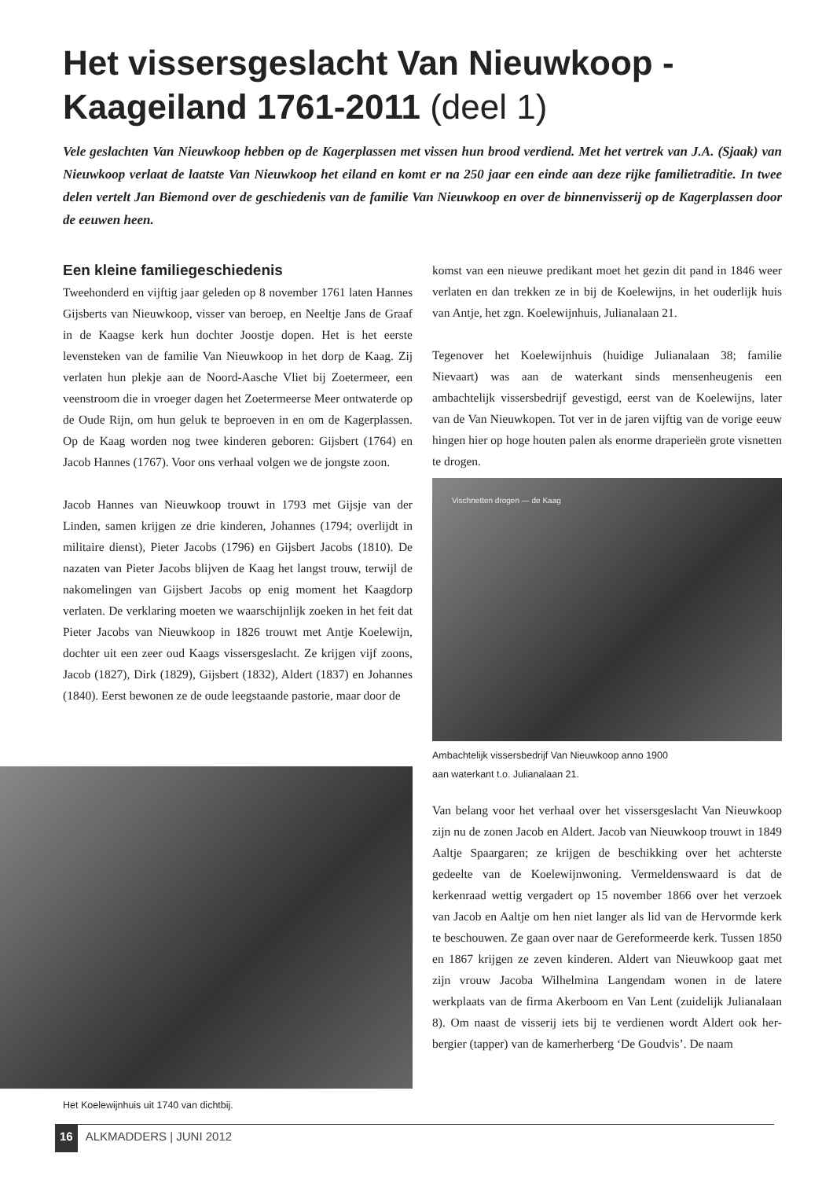Het vissersgeslacht Van Nieuwkoop - Kaageiland 1761-2011 (deel 1)
Vele geslachten Van Nieuwkoop hebben op de Kagerplassen met vissen hun brood verdiend. Met het vertrek van J.A. (Sjaak) van Nieuwkoop verlaat de laatste Van Nieuwkoop het eiland en komt er na 250 jaar een einde aan deze rijke familietraditie. In twee delen vertelt Jan Biemond over de geschiedenis van de familie Van Nieuwkoop en over de binnenvisserij op de Kagerplassen door de eeuwen heen.
Een kleine familiegeschiedenis
Tweehonderd en vijftig jaar geleden op 8 november 1761 laten Hannes Gijsberts van Nieuwkoop, visser van beroep, en Neeltje Jans de Graaf in de Kaagse kerk hun dochter Joostje dopen. Het is het eerste levensteken van de familie Van Nieuwkoop in het dorp de Kaag. Zij verlaten hun plekje aan de Noord-Aasche Vliet bij Zoetermeer, een veenstroom die in vroeger dagen het Zoetermeerse Meer ontwaterde op de Oude Rijn, om hun geluk te beproeven in en om de Kagerplassen. Op de Kaag worden nog twee kinderen geboren: Gijsbert (1764) en Jacob Hannes (1767). Voor ons verhaal volgen we de jongste zoon.
Jacob Hannes van Nieuwkoop trouwt in 1793 met Gijsje van der Linden, samen krijgen ze drie kinderen, Johannes (1794; overlijdt in militaire dienst), Pieter Jacobs (1796) en Gijsbert Jacobs (1810). De nazaten van Pieter Jacobs blijven de Kaag het langst trouw, terwijl de nakomelingen van Gijsbert Jacobs op enig moment het Kaagdorp verlaten. De verklaring moeten we waarschijnlijk zoeken in het feit dat Pieter Jacobs van Nieuwkoop in 1826 trouwt met Antje Koelewijn, dochter uit een zeer oud Kaags vissersgeslacht. Ze krijgen vijf zoons, Jacob (1827), Dirk (1829), Gijsbert (1832), Aldert (1837) en Johannes (1840). Eerst bewonen ze de oude leegstaande pastorie, maar door de
Het Koelewijnhuis uit 1740 van dichtbij.
komst van een nieuwe predikant moet het gezin dit pand in 1846 weer verlaten en dan trekken ze in bij de Koelewijns, in het ouderlijk huis van Antje, het zgn. Koelewijnhuis, Juliana­laan 21.
Tegenover het Koelewijnhuis (huidige Julianalaan 38; familie Nievaart) was aan de waterkant sinds mensenheugenis een ambachtelijk vissersbedrijf gevestigd, eerst van de Koelewijns, later van de Van Nieuwkopen. Tot ver in de jaren vijftig van de vorige eeuw hingen hier op hoge houten palen als enorme draperieën grote visnetten te drogen.
Vischnetten drogen — de Kaag
Ambachtelijk vissersbedrijf Van Nieuwkoop anno 1900
aan waterkant t.o. Julianalaan 21.
Van belang voor het verhaal over het vissersgeslacht Van Nieuw­koop zijn nu de zonen Jacob en Aldert. Jacob van Nieuwkoop trouwt in 1849 Aaltje Spaargaren; ze krijgen de beschikking over het achterste gedeelte van de Koelewijnwoning. Vermel­denswaard is dat de kerkenraad wettig vergadert op 15 no­vember 1866 over het verzoek van Jacob en Aaltje om hen niet langer als lid van de Hervormde kerk te beschouwen. Ze gaan over naar de Gereformeerde kerk. Tussen 1850 en 1867 krijgen ze zeven kinderen. Aldert van Nieuwkoop gaat met zijn vrouw Jacoba Wilhelmina Langendam wonen in de latere werkplaats van de firma Akerboom en Van Lent (zuidelijk Julianalaan 8). Om naast de visserij iets bij te verdienen wordt Aldert ook her­bergier (tapper) van de kamerherberg ‘De Goudvis’. De naam
16 ALKMADDERS | JUNI 2012